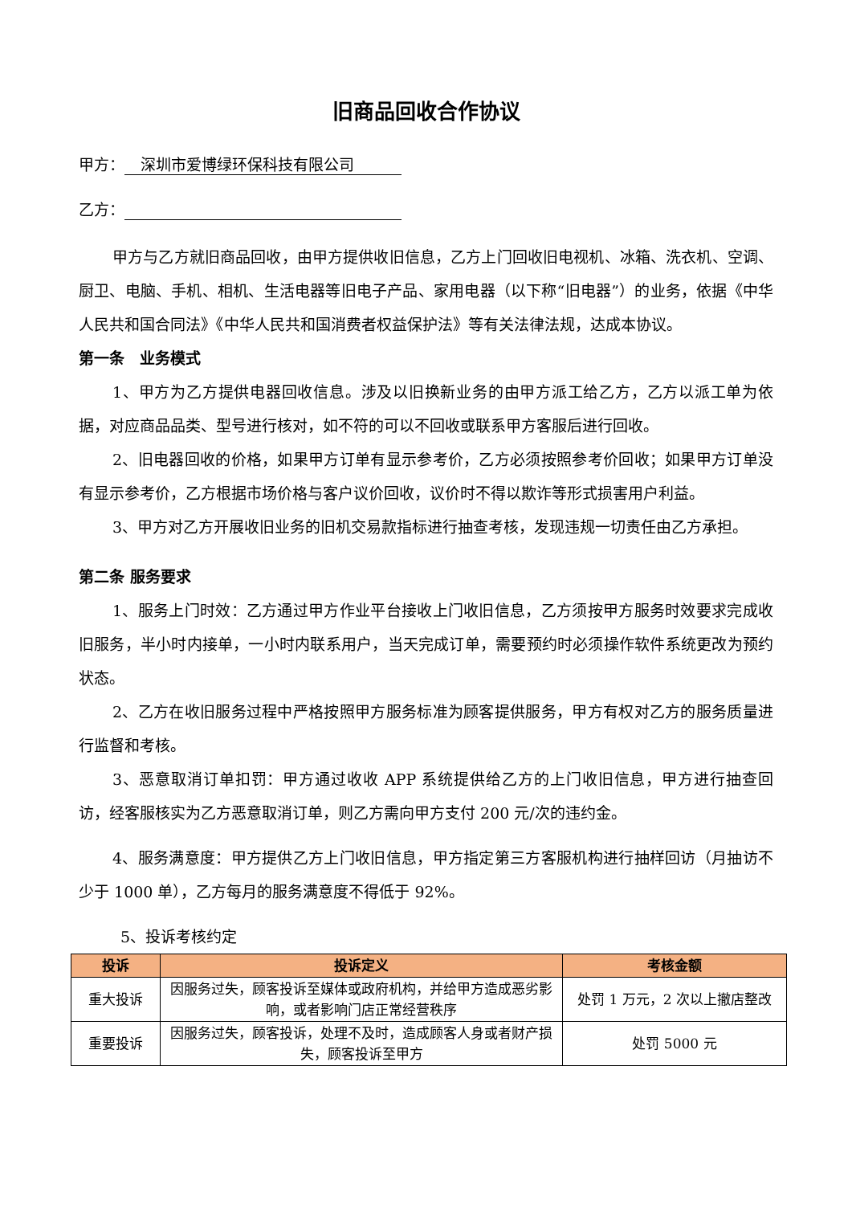旧商品回收合作协议
甲方： 深圳市爱博绿环保科技有限公司
乙方：
甲方与乙方就旧商品回收，由甲方提供收旧信息，乙方上门回收旧电视机、冰箱、洗衣机、空调、厨卫、电脑、手机、相机、生活电器等旧电子产品、家用电器（以下称“旧电器”）的业务，依据《中华人民共和国合同法》《中华人民共和国消费者权益保护法》等有关法律法规，达成本协议。
第一条　业务模式
1、甲方为乙方提供电器回收信息。涉及以旧换新业务的由甲方派工给乙方，乙方以派工单为依据，对应商品品类、型号进行核对，如不符的可以不回收或联系甲方客服后进行回收。
2、旧电器回收的价格，如果甲方订单有显示参考价，乙方必须按照参考价回收；如果甲方订单没有显示参考价，乙方根据市场价格与客户议价回收，议价时不得以欺诈等形式损害用户利益。
3、甲方对乙方开展收旧业务的旧机交易款指标进行抽查考核，发现违规一切责任由乙方承担。
第二条 服务要求
1、服务上门时效：乙方通过甲方作业平台接收上门收旧信息，乙方须按甲方服务时效要求完成收旧服务，半小时内接单，一小时内联系用户，当天完成订单，需要预约时必须操作软件系统更改为预约状态。
2、乙方在收旧服务过程中严格按照甲方服务标准为顾客提供服务，甲方有权对乙方的服务质量进行监督和考核。
3、恶意取消订单扣罚：甲方通过收收 APP 系统提供给乙方的上门收旧信息，甲方进行抽查回访，经客服核实为乙方恶意取消订单，则乙方需向甲方支付 200 元/次的违约金。
4、服务满意度：甲方提供乙方上门收旧信息，甲方指定第三方客服机构进行抽样回访（月抽访不少于 1000 单），乙方每月的服务满意度不得低于 92%。
5、投诉考核约定
| 投诉 | 投诉定义 | 考核金额 |
| --- | --- | --- |
| 重大投诉 | 因服务过失，顾客投诉至媒体或政府机构，并给甲方造成恶劣影响，或者影响门店正常经营秩序 | 处罚 1 万元，2 次以上撤店整改 |
| 重要投诉 | 因服务过失，顾客投诉，处理不及时，造成顾客人身或者财产损失，顾客投诉至甲方 | 处罚 5000 元 |